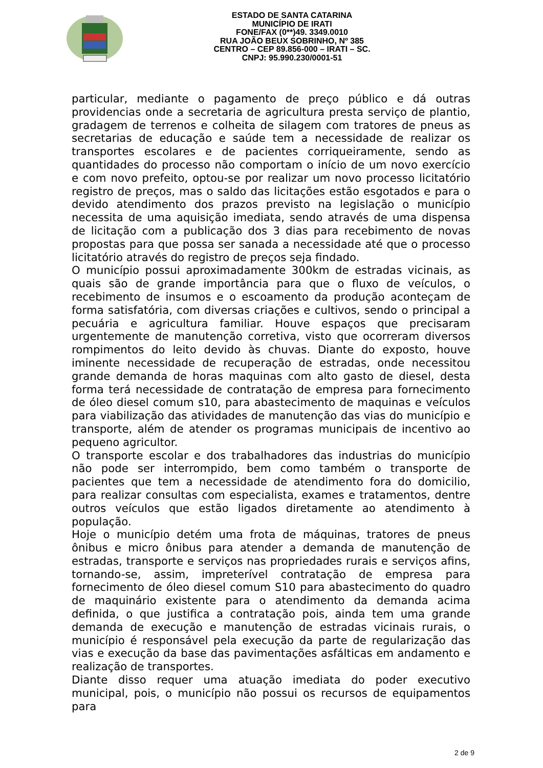ESTADO DE SANTA CATARINA
MUNICÍPIO DE IRATI
FONE/FAX (0**)49. 3349.0010
RUA JOÃO BEUX SOBRINHO, Nº 385
CENTRO – CEP 89.856-000 – IRATI – SC.
CNPJ: 95.990.230/0001-51
particular, mediante o pagamento de preço público e dá outras providencias onde a secretaria de agricultura presta serviço de plantio, gradagem de terrenos e colheita de silagem com tratores de pneus as secretarias de educação e saúde tem a necessidade de realizar os transportes escolares e de pacientes corriqueiramente, sendo as quantidades do processo não comportam o início de um novo exercício e com novo prefeito, optou-se por realizar um novo processo licitatório registro de preços, mas o saldo das licitações estão esgotados e para o devido atendimento dos prazos previsto na legislação o município necessita de uma aquisição imediata, sendo através de uma dispensa de licitação com a publicação dos 3 dias para recebimento de novas propostas para que possa ser sanada a necessidade até que o processo licitatório através do registro de preços seja findado.
O município possui aproximadamente 300km de estradas vicinais, as quais são de grande importância para que o fluxo de veículos, o recebimento de insumos e o escoamento da produção aconteçam de forma satisfatória, com diversas criações e cultivos, sendo o principal a pecuária e agricultura familiar. Houve espaços que precisaram urgentemente de manutenção corretiva, visto que ocorreram diversos rompimentos do leito devido às chuvas. Diante do exposto, houve iminente necessidade de recuperação de estradas, onde necessitou grande demanda de horas maquinas com alto gasto de diesel, desta forma terá necessidade de contratação de empresa para fornecimento de óleo diesel comum s10, para abastecimento de maquinas e veículos para viabilização das atividades de manutenção das vias do município e transporte, além de atender os programas municipais de incentivo ao pequeno agricultor.
O transporte escolar e dos trabalhadores das industrias do município não pode ser interrompido, bem como também o transporte de pacientes que tem a necessidade de atendimento fora do domicilio, para realizar consultas com especialista, exames e tratamentos, dentre outros veículos que estão ligados diretamente ao atendimento à população.
Hoje o município detém uma frota de máquinas, tratores de pneus ônibus e micro ônibus para atender a demanda de manutenção de estradas, transporte e serviços nas propriedades rurais e serviços afins, tornando-se, assim, impreterível contratação de empresa para fornecimento de óleo diesel comum S10 para abastecimento do quadro de maquinário existente para o atendimento da demanda acima definida, o que justifica a contratação pois, ainda tem uma grande demanda de execução e manutenção de estradas vicinais rurais, o município é responsável pela execução da parte de regularização das vias e execução da base das pavimentações asfálticas em andamento e realização de transportes.
Diante disso requer uma atuação imediata do poder executivo municipal, pois, o município não possui os recursos de equipamentos para
2 de 9